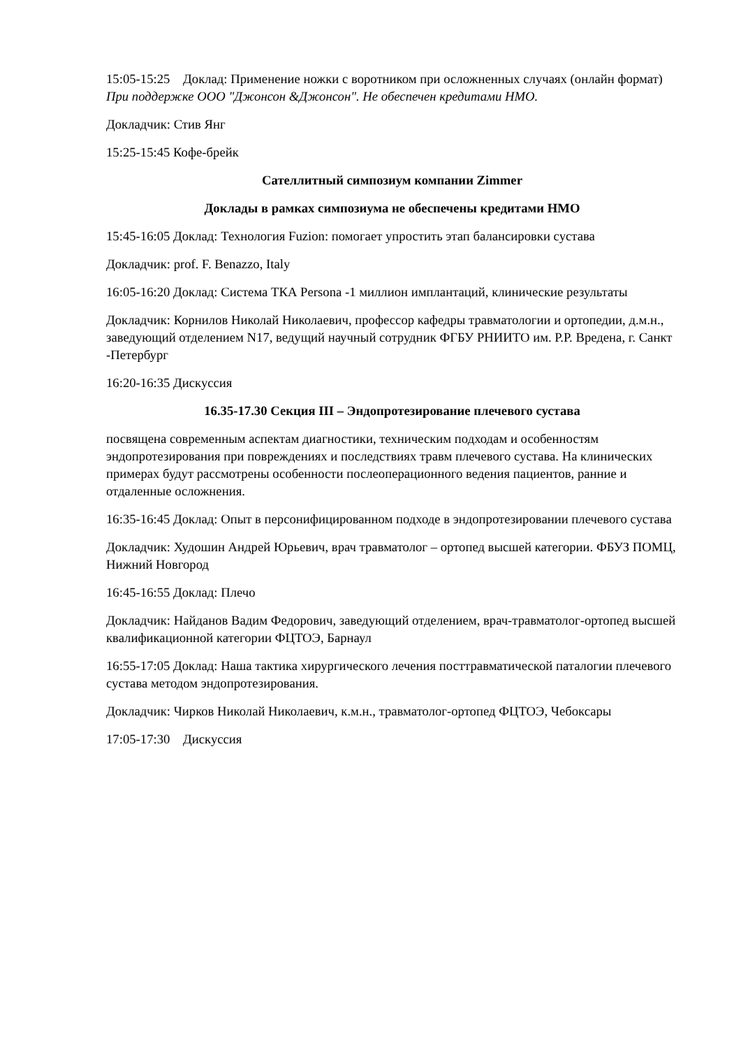15:05-15:25 Доклад: Применение ножки с воротником при осложненных случаях (онлайн формат) При поддержке ООО "Джонсон &Джонсон". Не обеспечен кредитами НМО.
Докладчик: Стив Янг
15:25-15:45 Кофе-брейк
Сателлитный симпозиум компании Zimmer
Доклады в рамках симпозиума не обеспечены кредитами НМО
15:45-16:05 Доклад: Технология Fuzion: помогает упростить этап балансировки сустава
Докладчик: prof. F. Benazzo, Italy
16:05-16:20 Доклад: Система ТКА Persona -1 миллион имплантаций, клинические результаты
Докладчик: Корнилов Николай Николаевич, профессор кафедры травматологии и ортопедии, д.м.н., заведующий отделением N17, ведущий научный сотрудник ФГБУ РНИИТО им. Р.Р. Вредена, г. Санкт -Петербург
16:20-16:35 Дискуссия
16.35-17.30 Секция III – Эндопротезирование плечевого сустава
посвящена современным аспектам диагностики, техническим подходам и особенностям эндопротезирования при повреждениях и последствиях травм плечевого сустава. На клинических примерах будут рассмотрены особенности послеоперационного ведения пациентов, ранние и отдаленные осложнения.
16:35-16:45 Доклад: Опыт в персонифицированном подходе в эндопротезировании плечевого сустава
Докладчик: Худошин Андрей Юрьевич, врач травматолог – ортопед высшей категории. ФБУЗ ПОМЦ, Нижний Новгород
16:45-16:55 Доклад: Плечо
Докладчик: Найданов Вадим Федорович, заведующий отделением, врач-травматолог-ортопед высшей квалификационной категории ФЦТОЭ, Барнаул
16:55-17:05 Доклад: Наша тактика хирургического лечения посттравматической паталогии плечевого сустава методом эндопротезирования.
Докладчик: Чирков Николай Николаевич, к.м.н., травматолог-ортопед ФЦТОЭ, Чебоксары
17:05-17:30 Дискуссия